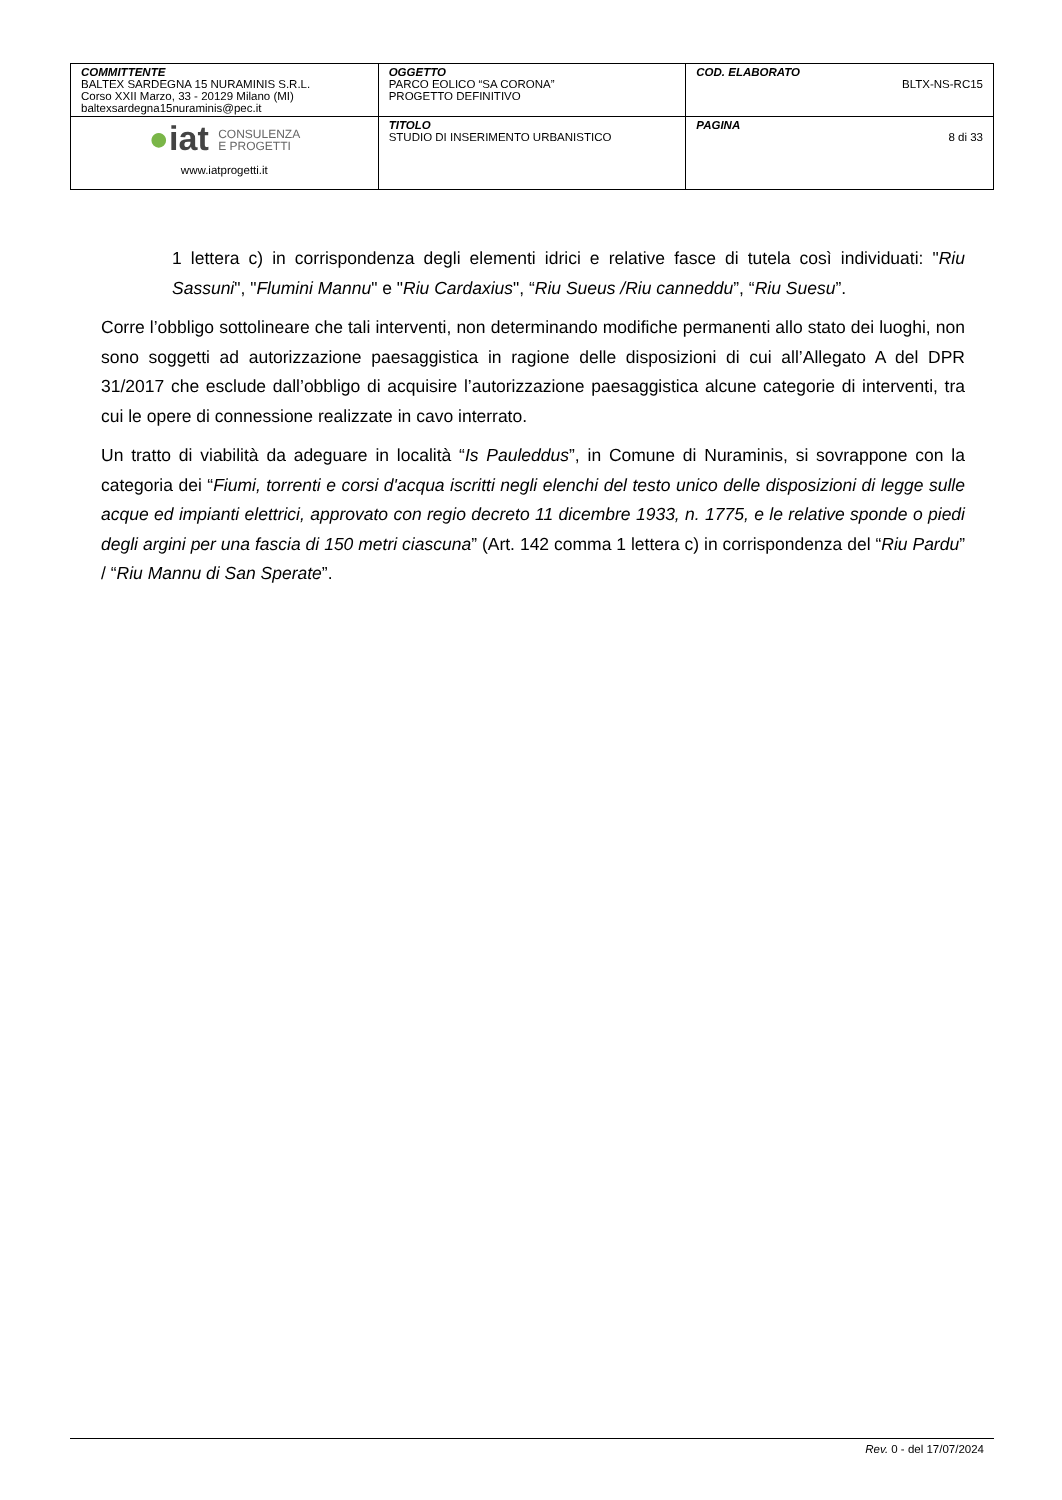| COMMITTENTE BALTEX SARDEGNA 15 NURAMINIS S.R.L. Corso XXII Marzo, 33 - 20129 Milano (MI) baltexsardegna15nuraminis@pec.it | OGGETTO PARCO EOLICO “SA CORONA” PROGETTO DEFINITIVO | COD. ELABORATO BLTX-NS-RC15 |
| ● iat CONSULENZA E PROGETTI www.iatprogetti.it | TITOLO STUDIO DI INSERIMENTO URBANISTICO | PAGINA 8 di 33 |
1 lettera c) in corrispondenza degli elementi idrici e relative fasce di tutela così individuati: "Riu Sassuni", "Flumini Mannu" e "Riu Cardaxius", “Riu Sueus /Riu canneddu”, “Riu Suesu”.
Corre l’obbligo sottolineare che tali interventi, non determinando modifiche permanenti allo stato dei luoghi, non sono soggetti ad autorizzazione paesaggistica in ragione delle disposizioni di cui all’Allegato A del DPR 31/2017 che esclude dall’obbligo di acquisire l’autorizzazione paesaggistica alcune categorie di interventi, tra cui le opere di connessione realizzate in cavo interrato.
Un tratto di viabilità da adeguare in località “Is Pauleddus”, in Comune di Nuraminis, si sovrappone con la categoria dei “Fiumi, torrenti e corsi d'acqua iscritti negli elenchi del testo unico delle disposizioni di legge sulle acque ed impianti elettrici, approvato con regio decreto 11 dicembre 1933, n. 1775, e le relative sponde o piedi degli argini per una fascia di 150 metri ciascuna” (Art. 142 comma 1 lettera c) in corrispondenza del “Riu Pardu” / “Riu Mannu di San Sperate”.
Rev. 0 - del 17/07/2024